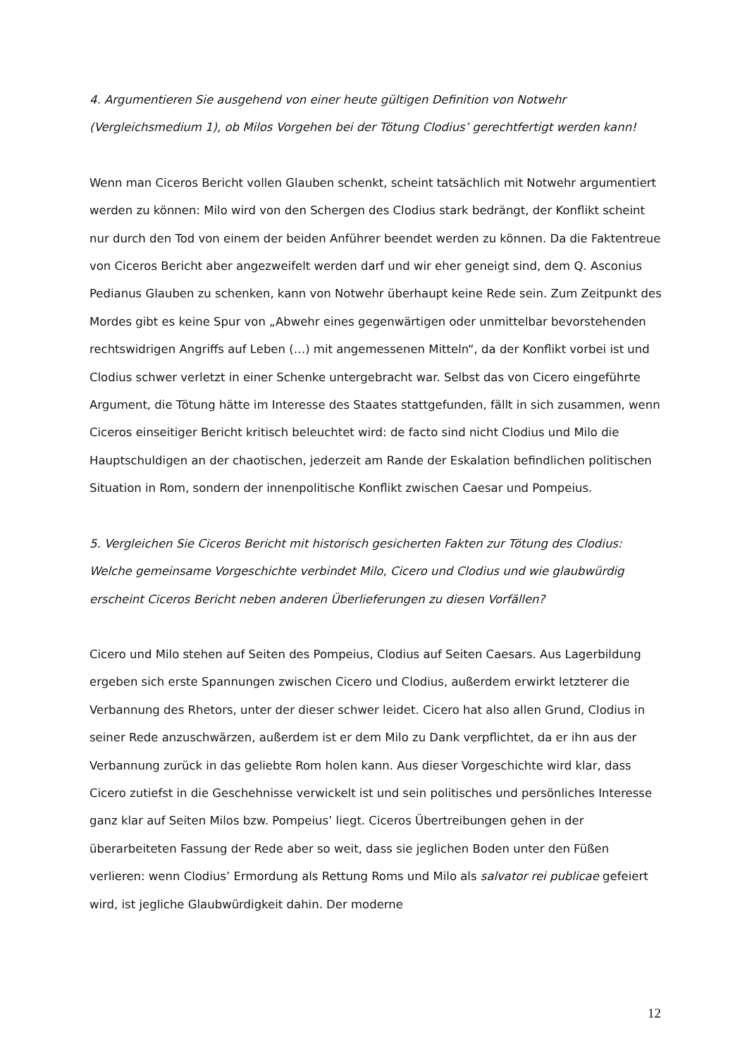4. Argumentieren Sie ausgehend von einer heute gültigen Definition von Notwehr (Vergleichsmedium 1), ob Milos Vorgehen bei der Tötung Clodius’ gerechtfertigt werden kann!
Wenn man Ciceros Bericht vollen Glauben schenkt, scheint tatsächlich mit Notwehr argumentiert werden zu können: Milo wird von den Schergen des Clodius stark bedrängt, der Konflikt scheint nur durch den Tod von einem der beiden Anführer beendet werden zu können. Da die Faktentreue von Ciceros Bericht aber angezweifelt werden darf und wir eher geneigt sind, dem Q. Asconius Pedianus Glauben zu schenken, kann von Notwehr überhaupt keine Rede sein. Zum Zeitpunkt des Mordes gibt es keine Spur von „Abwehr eines gegenwärtigen oder unmittelbar bevorstehenden rechtswidrigen Angriffs auf Leben (…) mit angemessenen Mitteln“, da der Konflikt vorbei ist und Clodius schwer verletzt in einer Schenke untergebracht war. Selbst das von Cicero eingeführte Argument, die Tötung hätte im Interesse des Staates stattgefunden, fällt in sich zusammen, wenn Ciceros einseitiger Bericht kritisch beleuchtet wird: de facto sind nicht Clodius und Milo die Hauptschuldigen an der chaotischen, jederzeit am Rande der Eskalation befindlichen politischen Situation in Rom, sondern der innenpolitische Konflikt zwischen Caesar und Pompeius.
5. Vergleichen Sie Ciceros Bericht mit historisch gesicherten Fakten zur Tötung des Clodius: Welche gemeinsame Vorgeschichte verbindet Milo, Cicero und Clodius und wie glaubwürdig erscheint Ciceros Bericht neben anderen Überlieferungen zu diesen Vorfällen?
Cicero und Milo stehen auf Seiten des Pompeius, Clodius auf Seiten Caesars. Aus Lagerbildung ergeben sich erste Spannungen zwischen Cicero und Clodius, außerdem erwirkt letzterer die Verbannung des Rhetors, unter der dieser schwer leidet. Cicero hat also allen Grund, Clodius in seiner Rede anzuschwärzen, außerdem ist er dem Milo zu Dank verpflichtet, da er ihn aus der Verbannung zurück in das geliebte Rom holen kann. Aus dieser Vorgeschichte wird klar, dass Cicero zutiefst in die Geschehnisse verwickelt ist und sein politisches und persönliches Interesse ganz klar auf Seiten Milos bzw. Pompeius’ liegt. Ciceros Übertreibungen gehen in der überarbeiteten Fassung der Rede aber so weit, dass sie jeglichen Boden unter den Füßen verlieren: wenn Clodius’ Ermordung als Rettung Roms und Milo als salvator rei publicae gefeiert wird, ist jegliche Glaubwürdigkeit dahin. Der moderne
12